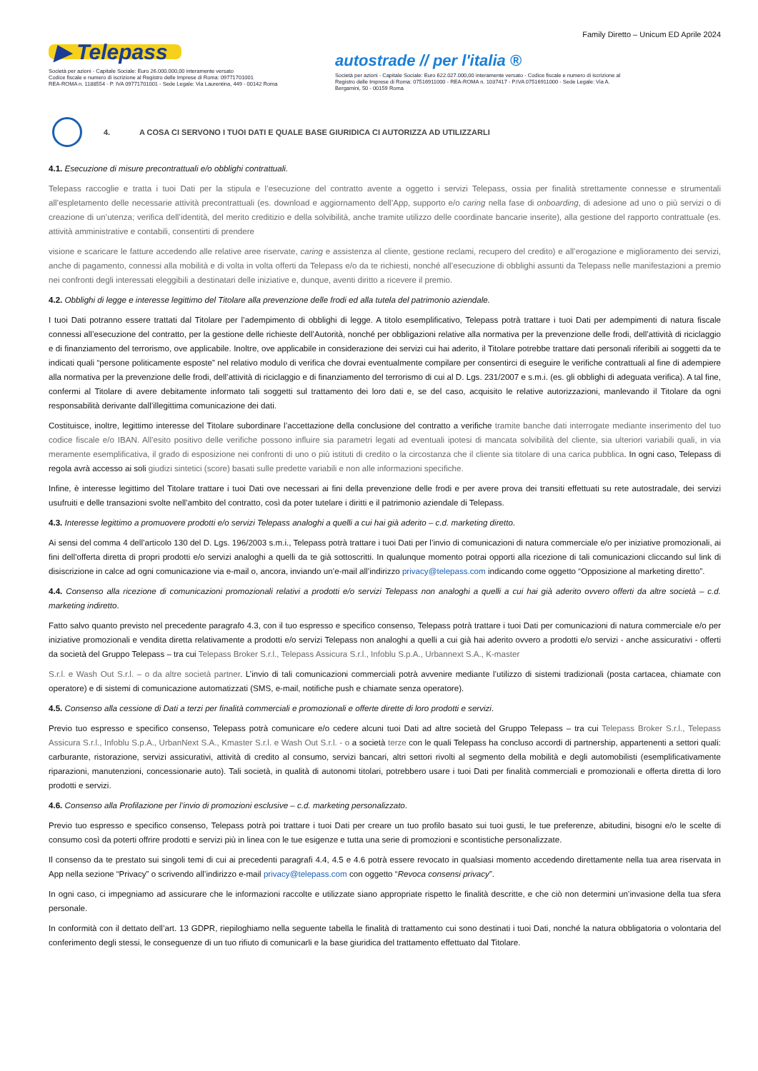Family Diretto – Unicum ED Aprile 2024
▶ Telepass
Società per azioni - Capitale Sociale: Euro 26.000.000,00 interamente versato
Codice fiscale e numero di iscrizione al Registro delle Imprese di Roma: 09771701001
REA-ROMA n. 1188554 - P. IVA 09771701001 - Sede Legale: Via Laurentina, 449 - 00142 Roma
autostrade // per l'italia ®
Società per azioni - Capitale Sociale: Euro 622.027.000,00 interamente versato - Codice fiscale e numero di iscrizione al Registro delle Imprese di Roma: 07516911000 - REA-ROMA n. 1037417 - P.IVA 07516911000 - Sede Legale: Via A. Bergamini, 50 - 00159 Roma
4. A COSA CI SERVONO I TUOI DATI E QUALE BASE GIURIDICA CI AUTORIZZA AD UTILIZZARLI
4.1. Esecuzione di misure precontrattuali e/o obblighi contrattuali.
Telepass raccoglie e tratta i tuoi Dati per la stipula e l’esecuzione del contratto avente a oggetto i servizi Telepass, ossia per finalità strettamente connesse e strumentali all’espletamento delle necessarie attività precontrattuali (es. download e aggiornamento dell’App, supporto e/o caring nella fase di onboarding, di adesione ad uno o più servizi o di creazione di un’utenza; verifica dell’identità, del merito creditizio e della solvibilità, anche tramite utilizzo delle coordinate bancarie inserite), alla gestione del rapporto contrattuale (es. attività amministrative e contabili, consentirti di prendere
visione e scaricare le fatture accedendo alle relative aree riservate, caring e assistenza al cliente, gestione reclami, recupero del credito) e all’erogazione e miglioramento dei servizi, anche di pagamento, connessi alla mobilità e di volta in volta offerti da Telepass e/o da te richiesti, nonché all’esecuzione di obblighi assunti da Telepass nelle manifestazioni a premio nei confronti degli interessati eleggibili a destinatari delle iniziative e, dunque, aventi diritto a ricevere il premio.
4.2. Obblighi di legge e interesse legittimo del Titolare alla prevenzione delle frodi ed alla tutela del patrimonio aziendale.
I tuoi Dati potranno essere trattati dal Titolare per l’adempimento di obblighi di legge. A titolo esemplificativo, Telepass potrà trattare i tuoi Dati per adempimenti di natura fiscale connessi all’esecuzione del contratto, per la gestione delle richieste dell’Autorità, nonché per obbligazioni relative alla normativa per la prevenzione delle frodi, dell’attività di riciclaggio e di finanziamento del terrorismo, ove applicabile. Inoltre, ove applicabile in considerazione dei servizi cui hai aderito, il Titolare potrebbe trattare dati personali riferibili ai soggetti da te indicati quali “persone politicamente esposte” nel relativo modulo di verifica che dovrai eventualmente compilare per consentirci di eseguire le verifiche contrattuali al fine di adempiere alla normativa per la prevenzione delle frodi, dell’attività di riciclaggio e di finanziamento del terrorismo di cui al D. Lgs. 231/2007 e s.m.i. (es. gli obblighi di adeguata verifica). A tal fine, confermi al Titolare di avere debitamente informato tali soggetti sul trattamento dei loro dati e, se del caso, acquisito le relative autorizzazioni, manlevando il Titolare da ogni responsabilità derivante dall’illegittima comunicazione dei dati.
Costituisce, inoltre, legittimo interesse del Titolare subordinare l’accettazione della conclusione del contratto a verifiche tramite banche dati interrogate mediante inserimento del tuo codice fiscale e/o IBAN. All’esito positivo delle verifiche possono influire sia parametri legati ad eventuali ipotesi di mancata solvibilità del cliente, sia ulteriori variabili quali, in via meramente esemplificativa, il grado di esposizione nei confronti di uno o più istituti di credito o la circostanza che il cliente sia titolare di una carica pubblica. In ogni caso, Telepass di regola avrà accesso ai soli giudizi sintetici (score) basati sulle predette variabili e non alle informazioni specifiche.
Infine, è interesse legittimo del Titolare trattare i tuoi Dati ove necessari ai fini della prevenzione delle frodi e per avere prova dei transiti effettuati su rete autostradale, dei servizi usufruiti e delle transazioni svolte nell’ambito del contratto, così da poter tutelare i diritti e il patrimonio aziendale di Telepass.
4.3. Interesse legittimo a promuovere prodotti e/o servizi Telepass analoghi a quelli a cui hai già aderito – c.d. marketing diretto.
Ai sensi del comma 4 dell’articolo 130 del D. Lgs. 196/2003 s.m.i., Telepass potrà trattare i tuoi Dati per l’invio di comunicazioni di natura commerciale e/o per iniziative promozionali, ai fini dell’offerta diretta di propri prodotti e/o servizi analoghi a quelli da te già sottoscritti. In qualunque momento potrai opporti alla ricezione di tali comunicazioni cliccando sul link di disiscrizione in calce ad ogni comunicazione via e-mail o, ancora, inviando un’e-mail all’indirizzo privacy@telepass.com indicando come oggetto “Opposizione al marketing diretto”.
4.4. Consenso alla ricezione di comunicazioni promozionali relativi a prodotti e/o servizi Telepass non analoghi a quelli a cui hai già aderito ovvero offerti da altre società – c.d. marketing indiretto.
Fatto salvo quanto previsto nel precedente paragrafo 4.3, con il tuo espresso e specifico consenso, Telepass potrà trattare i tuoi Dati per comunicazioni di natura commerciale e/o per iniziative promozionali e vendita diretta relativamente a prodotti e/o servizi Telepass non analoghi a quelli a cui già hai aderito ovvero a prodotti e/o servizi - anche assicurativi - offerti da società del Gruppo Telepass – tra cui Telepass Broker S.r.l., Telepass Assicura S.r.l., Infoblu S.p.A., Urbannext S.A., K-master
S.r.l. e Wash Out S.r.l. – o da altre società partner. L’invio di tali comunicazioni commerciali potrà avvenire mediante l’utilizzo di sistemi tradizionali (posta cartacea, chiamate con operatore) e di sistemi di comunicazione automatizzati (SMS, e-mail, notifiche push e chiamate senza operatore).
4.5. Consenso alla cessione di Dati a terzi per finalità commerciali e promozionali e offerte dirette di loro prodotti e servizi.
Previo tuo espresso e specifico consenso, Telepass potrà comunicare e/o cedere alcuni tuoi Dati ad altre società del Gruppo Telepass – tra cui Telepass Broker S.r.l., Telepass Assicura S.r.l., Infoblu S.p.A., UrbanNext S.A., Kmaster S.r.l. e Wash Out S.r.l. - o a società terze con le quali Telepass ha concluso accordi di partnership, appartenenti a settori quali: carburante, ristorazione, servizi assicurativi, attività di credito al consumo, servizi bancari, altri settori rivolti al segmento della mobilità e degli automobilisti (esemplificativamente riparazioni, manutenzioni, concessionarie auto). Tali società, in qualità di autonomi titolari, potrebbero usare i tuoi Dati per finalità commerciali e promozionali e offerta diretta di loro prodotti e servizi.
4.6. Consenso alla Profilazione per l’invio di promozioni esclusive – c.d. marketing personalizzato.
Previo tuo espresso e specifico consenso, Telepass potrà poi trattare i tuoi Dati per creare un tuo profilo basato sui tuoi gusti, le tue preferenze, abitudini, bisogni e/o le scelte di consumo così da poterti offrire prodotti e servizi più in linea con le tue esigenze e tutta una serie di promozioni e scontistiche personalizzate.
Il consenso da te prestato sui singoli temi di cui ai precedenti paragrafi 4.4, 4.5 e 4.6 potrà essere revocato in qualsiasi momento accedendo direttamente nella tua area riservata in App nella sezione “Privacy” o scrivendo all’indirizzo e-mail privacy@telepass.com con oggetto “Revoca consensi privacy”.
In ogni caso, ci impegniamo ad assicurare che le informazioni raccolte e utilizzate siano appropriate rispetto le finalità descritte, e che ciò non determini un’invasione della tua sfera personale.
In conformità con il dettato dell’art. 13 GDPR, riepiloghiamo nella seguente tabella le finalità di trattamento cui sono destinati i tuoi Dati, nonché la natura obbligatoria o volontaria del conferimento degli stessi, le conseguenze di un tuo rifiuto di comunicarli e la base giuridica del trattamento effettuato dal Titolare.